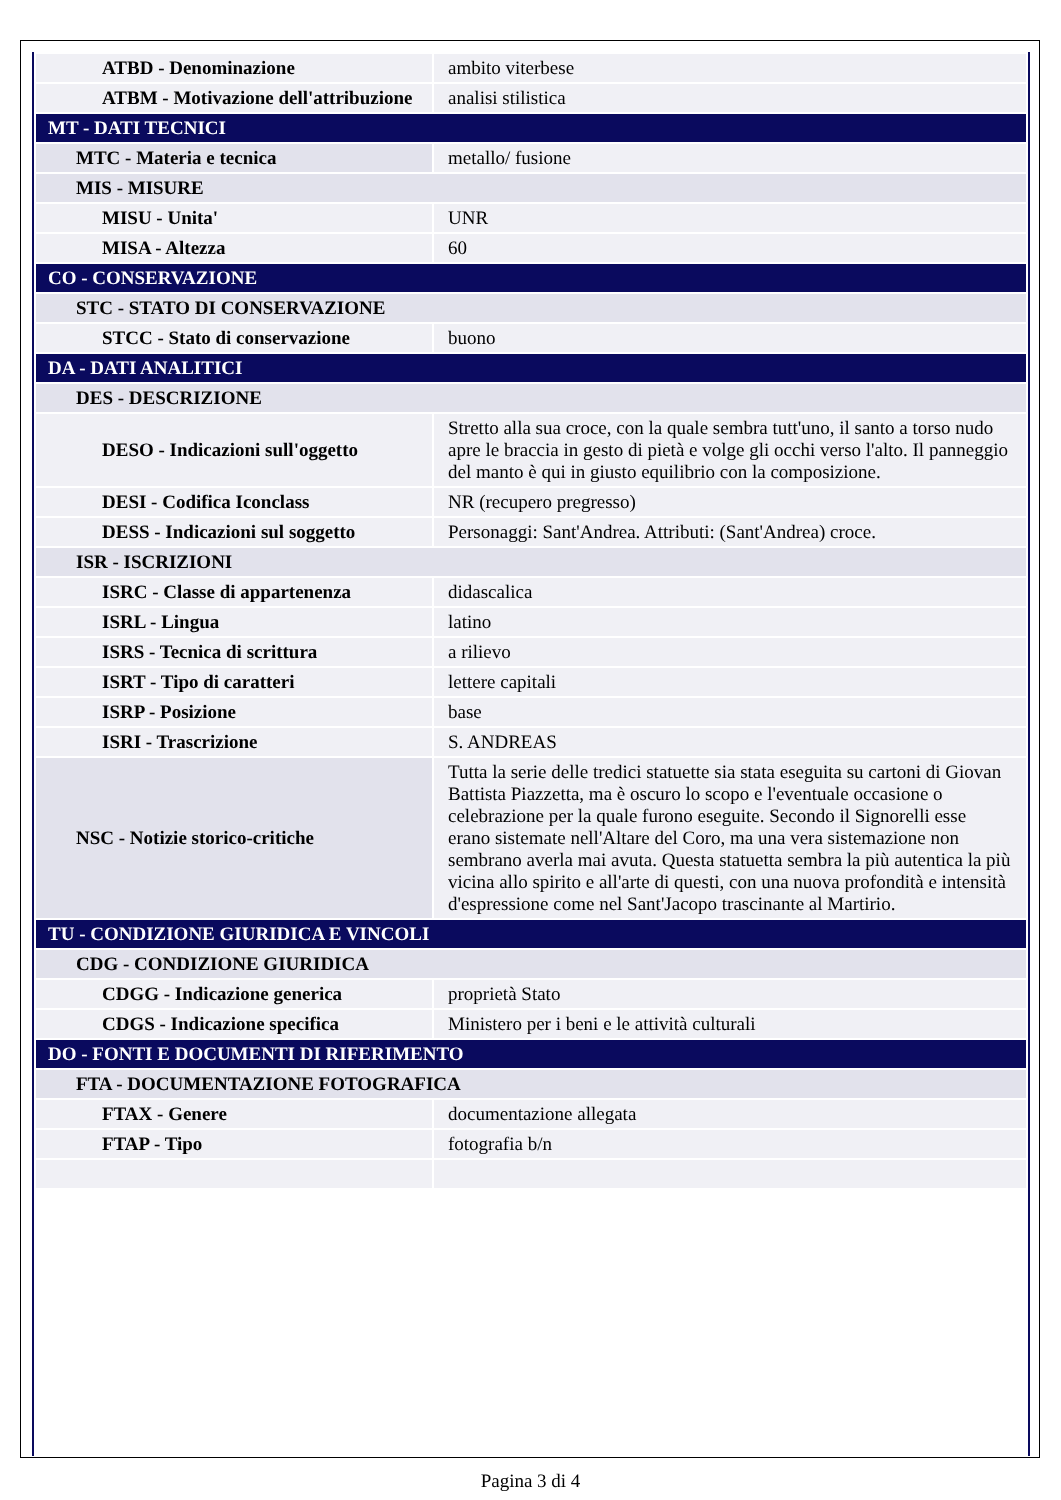| ATBD - Denominazione | ambito viterbese |
| ATBM - Motivazione dell'attribuzione | analisi stilistica |
| MT - DATI TECNICI | |
| MTC - Materia e tecnica | metallo/ fusione |
| MIS - MISURE | |
| MISU - Unita' | UNR |
| MISA - Altezza | 60 |
| CO - CONSERVAZIONE | |
| STC - STATO DI CONSERVAZIONE | |
| STCC - Stato di conservazione | buono |
| DA - DATI ANALITICI | |
| DES - DESCRIZIONE | |
| DESO - Indicazioni sull'oggetto | Stretto alla sua croce, con la quale sembra tutt'uno, il santo a torso nudo apre le braccia in gesto di pietà e volge gli occhi verso l'alto. Il panneggio del manto è qui in giusto equilibrio con la composizione. |
| DESI - Codifica Iconclass | NR (recupero pregresso) |
| DESS - Indicazioni sul soggetto | Personaggi: Sant'Andrea. Attributi: (Sant'Andrea) croce. |
| ISR - ISCRIZIONI | |
| ISRC - Classe di appartenenza | didascalica |
| ISRL - Lingua | latino |
| ISRS - Tecnica di scrittura | a rilievo |
| ISRT - Tipo di caratteri | lettere capitali |
| ISRP - Posizione | base |
| ISRI - Trascrizione | S. ANDREAS |
| NSC - Notizie storico-critiche | Tutta la serie delle tredici statuette sia stata eseguita su cartoni di Giovan Battista Piazzetta, ma è oscuro lo scopo e l'eventuale occasione o celebrazione per la quale furono eseguite. Secondo il Signorelli esse erano sistemate nell'Altare del Coro, ma una vera sistemazione non sembrano averla mai avuta. Questa statuetta sembra la più autentica la più vicina allo spirito e all'arte di questi, con una nuova profondità e intensità d'espressione come nel Sant'Jacopo trascinante al Martirio. |
| TU - CONDIZIONE GIURIDICA E VINCOLI | |
| CDG - CONDIZIONE GIURIDICA | |
| CDGG - Indicazione generica | proprietà Stato |
| CDGS - Indicazione specifica | Ministero per i beni e le attività culturali |
| DO - FONTI E DOCUMENTI DI RIFERIMENTO | |
| FTA - DOCUMENTAZIONE FOTOGRAFICA | |
| FTAX - Genere | documentazione allegata |
| FTAP - Tipo | fotografia b/n |
Pagina 3 di 4